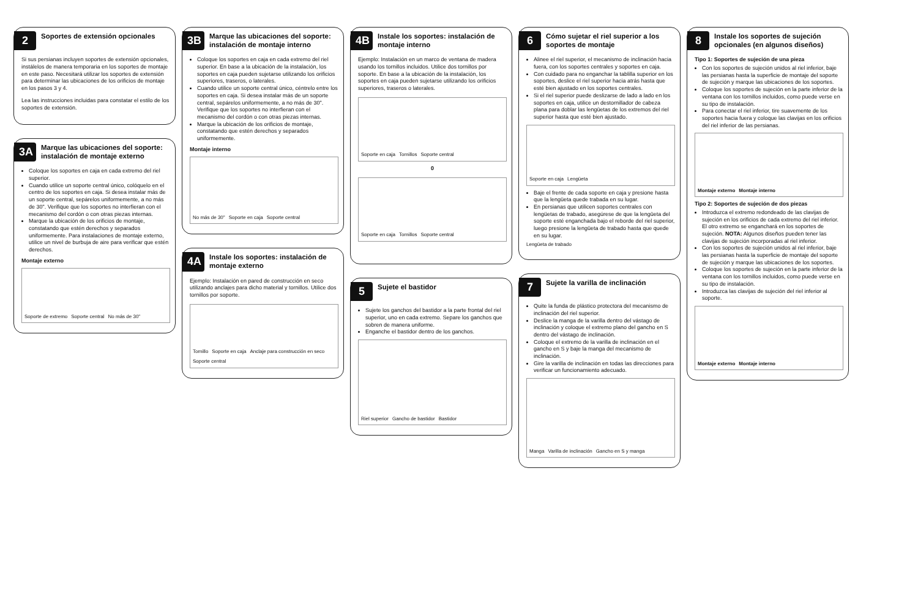2
Soportes de extensión opcionales
Si sus persianas incluyen soportes de extensión opcionales, instálelos de manera temporaria en los soportes de montaje en este paso. Necesitará utilizar los soportes de extensión para determinar las ubicaciones de los orificios de montaje en los pasos 3 y 4.
Lea las instrucciones incluidas para constatar el estilo de los soportes de extensión.
3A
Marque las ubicaciones del soporte: instalación de montaje externo
Coloque los soportes en caja en cada extremo del riel superior.
Cuando utilice un soporte central único, colóquelo en el centro de los soportes en caja. Si desea instalar más de un soporte central, sepárelos uniformemente, a no más de 30". Verifique que los soportes no interfieran con el mecanismo del cordón o con otras piezas internas.
Marque la ubicación de los orificios de montaje, constatando que estén derechos y separados uniformemente. Para instalaciones de montaje externo, utilice un nivel de burbuja de aire para verificar que estén derechos.
Montaje externo
Soporte de extremo Soporte central No más de 30"
3B
Marque las ubicaciones del soporte: instalación de montaje interno
Coloque los soportes en caja en cada extremo del riel superior. En base a la ubicación de la instalación, los soportes en caja pueden sujetarse utilizando los orificios superiores, traseros, o laterales.
Cuando utilice un soporte central único, céntrelo entre los soportes en caja. Si desea instalar más de un soporte central, sepárelos uniformemente, a no más de 30". Verifique que los soportes no interfieran con el mecanismo del cordón o con otras piezas internas.
Marque la ubicación de los orificios de montaje, constatando que estén derechos y separados uniformemente.
Montaje interno
No más de 30" Soporte en caja Soporte central
4A
Instale los soportes: instalación de montaje externo
Ejemplo: Instalación en pared de construcción en seco utilizando anclajes para dicho material y tornillos. Utilice dos tornillos por soporte.
Tornillo Soporte en caja Anclaje para construcción en seco Soporte central
4B
Instale los soportes: instalación de montaje interno
Ejemplo: Instalación en un marco de ventana de madera usando los tornillos incluidos. Utilice dos tornillos por soporte. En base a la ubicación de la instalación, los soportes en caja pueden sujetarse utilizando los orificios superiores, traseros o laterales.
Soporte en caja Tornillos Soporte central
0
Soporte en caja Tornillos Soporte central
5
Sujete el bastidor
Sujete los ganchos del bastidor a la parte frontal del riel superior, uno en cada extremo. Separe los ganchos que sobren de manera uniforme.
Enganche el bastidor dentro de los ganchos.
Riel superior Gancho de bastidor Bastidor
6
Cómo sujetar el riel superior a los soportes de montaje
Alinee el riel superior, el mecanismo de inclinación hacia fuera, con los soportes centrales y soportes en caja.
Con cuidado para no enganchar la tablilla superior en los soportes, deslice el riel superior hacia atrás hasta que esté bien ajustado en los soportes centrales.
Si el riel superior puede deslizarse de lado a lado en los soportes en caja, utilice un destornillador de cabeza plana para doblar las lengüetas de los extremos del riel superior hasta que esté bien ajustado.
Soporte en caja Lengüeta
Baje el frente de cada soporte en caja y presione hasta que la lengüeta quede trabada en su lugar.
En persianas que utilicen soportes centrales con lengüetas de trabado, asegúrese de que la lengüeta del soporte esté enganchada bajo el reborde del riel superior, luego presione la lengüeta de trabado hasta que quede en su lugar.
Lengüeta de trabado
7
Sujete la varilla de inclinación
Quite la funda de plástico protectora del mecanismo de inclinación del riel superior.
Deslice la manga de la varilla dentro del vástago de inclinación y coloque el extremo plano del gancho en S dentro del vástago de inclinación.
Coloque el extremo de la varilla de inclinación en el gancho en S y baje la manga del mecanismo de inclinación.
Gire la varilla de inclinación en todas las direcciones para verificar un funcionamiento adecuado.
Manga Varilla de inclinación Gancho en S y manga
8
Instale los soportes de sujeción opcionales (en algunos diseños)
Tipo 1: Soportes de sujeción de una pieza
Con los soportes de sujeción unidos al riel inferior, baje las persianas hasta la superficie de montaje del soporte de sujeción y marque las ubicaciones de los soportes.
Coloque los soportes de sujeción en la parte inferior de la ventana con los tornillos incluidos, como puede verse en su tipo de instalación.
Para conectar el riel inferior, tire suavemente de los soportes hacia fuera y coloque las clavijas en los orificios del riel inferior de las persianas.
Montaje externo Montaje interno
Tipo 2: Soportes de sujeción de dos piezas
Introduzca el extremo redondeado de las clavijas de sujeción en los orificios de cada extremo del riel inferior. El otro extremo se enganchará en los soportes de sujeción. NOTA: Algunos diseños pueden tener las clavijas de sujeción incorporadas al riel inferior.
Con los soportes de sujeción unidos al riel inferior, baje las persianas hasta la superficie de montaje del soporte de sujeción y marque las ubicaciones de los soportes.
Coloque los soportes de sujeción en la parte inferior de la ventana con los tornillos incluidos, como puede verse en su tipo de instalación.
Introduzca las clavijas de sujeción del riel inferior al soporte.
Montaje externo Montaje interno